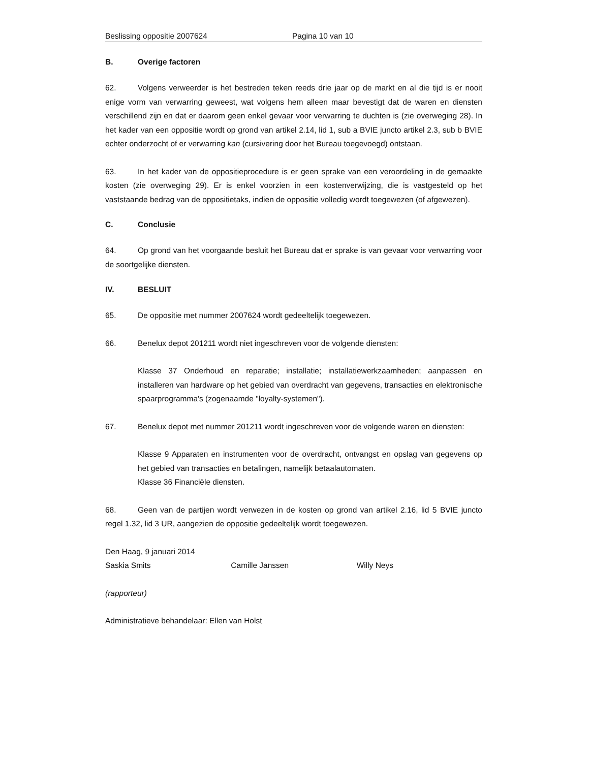Beslissing oppositie 2007624 Pagina 10 van 10
B. Overige factoren
62. Volgens verweerder is het bestreden teken reeds drie jaar op de markt en al die tijd is er nooit enige vorm van verwarring geweest, wat volgens hem alleen maar bevestigt dat de waren en diensten verschillend zijn en dat er daarom geen enkel gevaar voor verwarring te duchten is (zie overweging 28). In het kader van een oppositie wordt op grond van artikel 2.14, lid 1, sub a BVIE juncto artikel 2.3, sub b BVIE echter onderzocht of er verwarring kan (cursivering door het Bureau toegevoegd) ontstaan.
63. In het kader van de oppositieprocedure is er geen sprake van een veroordeling in de gemaakte kosten (zie overweging 29). Er is enkel voorzien in een kostenverwijzing, die is vastgesteld op het vaststaande bedrag van de oppositietaks, indien de oppositie volledig wordt toegewezen (of afgewezen).
C. Conclusie
64. Op grond van het voorgaande besluit het Bureau dat er sprake is van gevaar voor verwarring voor de soortgelijke diensten.
IV. BESLUIT
65. De oppositie met nummer 2007624 wordt gedeeltelijk toegewezen.
66. Benelux depot 201211 wordt niet ingeschreven voor de volgende diensten:
Klasse 37 Onderhoud en reparatie; installatie; installatiewerkzaamheden; aanpassen en installeren van hardware op het gebied van overdracht van gegevens, transacties en elektronische spaarprogramma's (zogenaamde "loyalty-systemen").
67. Benelux depot met nummer 201211 wordt ingeschreven voor de volgende waren en diensten:
Klasse 9 Apparaten en instrumenten voor de overdracht, ontvangst en opslag van gegevens op het gebied van transacties en betalingen, namelijk betaalautomaten.
Klasse 36 Financiële diensten.
68. Geen van de partijen wordt verwezen in de kosten op grond van artikel 2.16, lid 5 BVIE juncto regel 1.32, lid 3 UR, aangezien de oppositie gedeeltelijk wordt toegewezen.
Den Haag, 9 januari 2014
Saskia Smits Camille Janssen Willy Neys
(rapporteur)
Administratieve behandelaar: Ellen van Holst